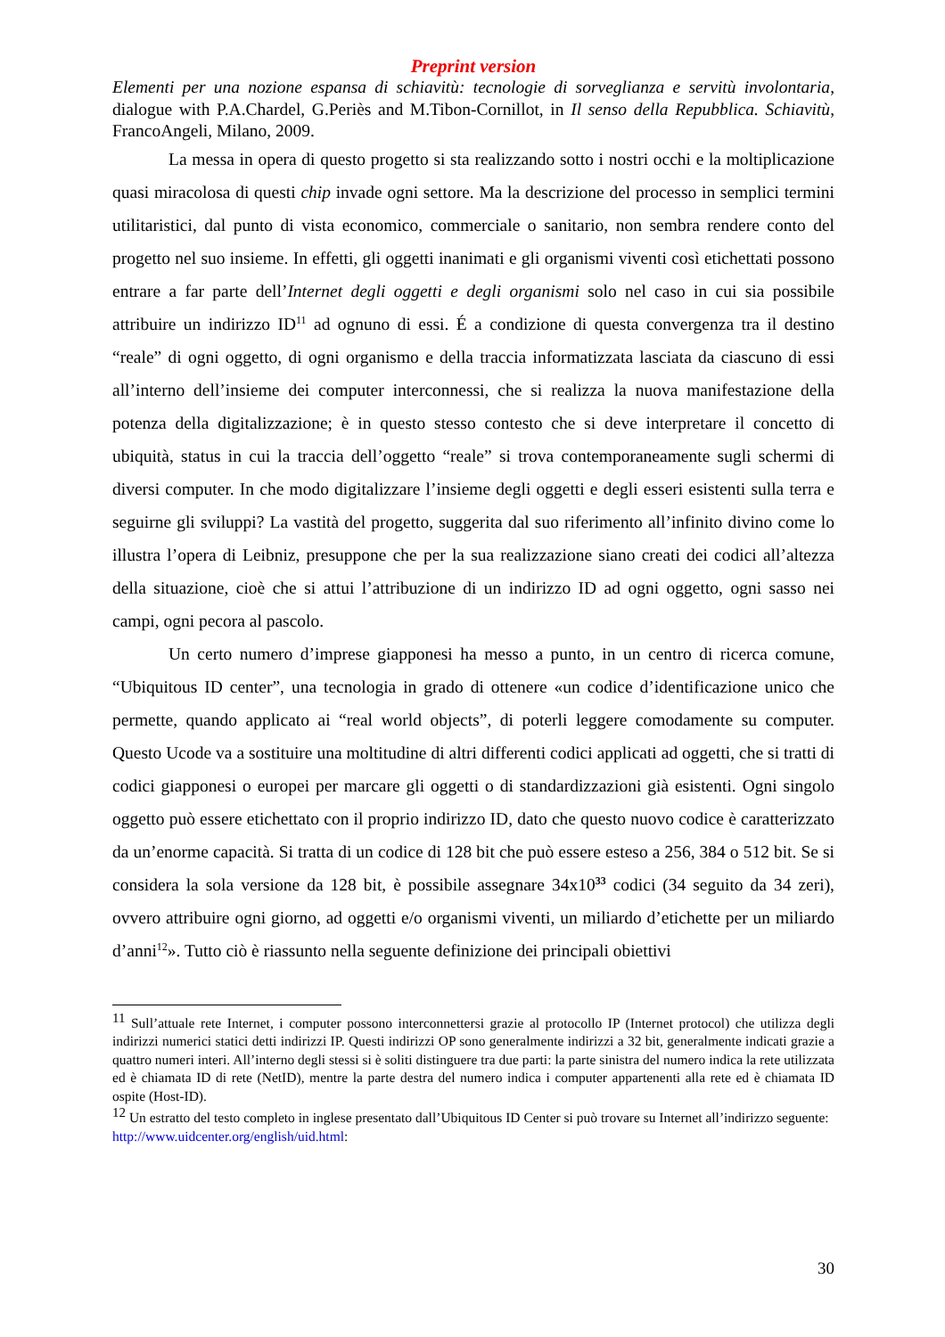Preprint version
Elementi per una nozione espansa di schiavitù: tecnologie di sorveglianza e servitù involontaria, dialogue with P.A.Chardel, G.Periès and M.Tibon-Cornillot, in Il senso della Repubblica. Schiavitù, FrancoAngeli, Milano, 2009.
La messa in opera di questo progetto si sta realizzando sotto i nostri occhi e la moltiplicazione quasi miracolosa di questi chip invade ogni settore. Ma la descrizione del processo in semplici termini utilitaristici, dal punto di vista economico, commerciale o sanitario, non sembra rendere conto del progetto nel suo insieme. In effetti, gli oggetti inanimati e gli organismi viventi così etichettati possono entrare a far parte dell’Internet degli oggetti e degli organismi solo nel caso in cui sia possibile attribuire un indirizzo ID<sup>11</sup> ad ognuno di essi. É a condizione di questa convergenza tra il destino “reale” di ogni oggetto, di ogni organismo e della traccia informatizzata lasciata da ciascuno di essi all’interno dell’insieme dei computer interconnessi, che si realizza la nuova manifestazione della potenza della digitalizzazione; è in questo stesso contesto che si deve interpretare il concetto di ubiquità, status in cui la traccia dell’oggetto “reale” si trova contemporaneamente sugli schermi di diversi computer. In che modo digitalizzare l’insieme degli oggetti e degli esseri esistenti sulla terra e seguirne gli sviluppi? La vastità del progetto, suggerita dal suo riferimento all’infinito divino come lo illustra l’opera di Leibniz, presuppone che per la sua realizzazione siano creati dei codici all’altezza della situazione, cioè che si attui l’attribuzione di un indirizzo ID ad ogni oggetto, ogni sasso nei campi, ogni pecora al pascolo.
Un certo numero d’imprese giapponesi ha messo a punto, in un centro di ricerca comune, “Ubiquitous ID center”, una tecnologia in grado di ottenere «un codice d’identificazione unico che permette, quando applicato ai “real world objects”, di poterli leggere comodamente su computer. Questo Ucode va a sostituire una moltitudine di altri differenti codici applicati ad oggetti, che si tratti di codici giapponesi o europei per marcare gli oggetti o di standardizzazioni già esistenti. Ogni singolo oggetto può essere etichettato con il proprio indirizzo ID, dato che questo nuovo codice è caratterizzato da un’enorme capacità. Si tratta di un codice di 128 bit che può essere esteso a 256, 384 o 512 bit. Se si considera la sola versione da 128 bit, è possibile assegnare 34x10<sup>33</sup> codici (34 seguito da 34 zeri), ovvero attribuire ogni giorno, ad oggetti e/o organismi viventi, un miliardo d’etichette per un miliardo d’anni<sup>12</sup>». Tutto ciò è riassunto nella seguente definizione dei principali obiettivi
<sup>11</sup> Sull’attuale rete Internet, i computer possono interconnettersi grazie al protocollo IP (Internet protocol) che utilizza degli indirizzi numerici statici detti indirizzi IP. Questi indirizzi OP sono generalmente indirizzi a 32 bit, generalmente indicati grazie a quattro numeri interi. All’interno degli stessi si è soliti distinguere tra due parti: la parte sinistra del numero indica la rete utilizzata ed è chiamata ID di rete (NetID), mentre la parte destra del numero indica i computer appartenenti alla rete ed è chiamata ID ospite (Host-ID).
<sup>12</sup> Un estratto del testo completo in inglese presentato dall’Ubiquitous ID Center si può trovare su Internet all’indirizzo seguente:
http://www.uidcenter.org/english/uid.html:
30